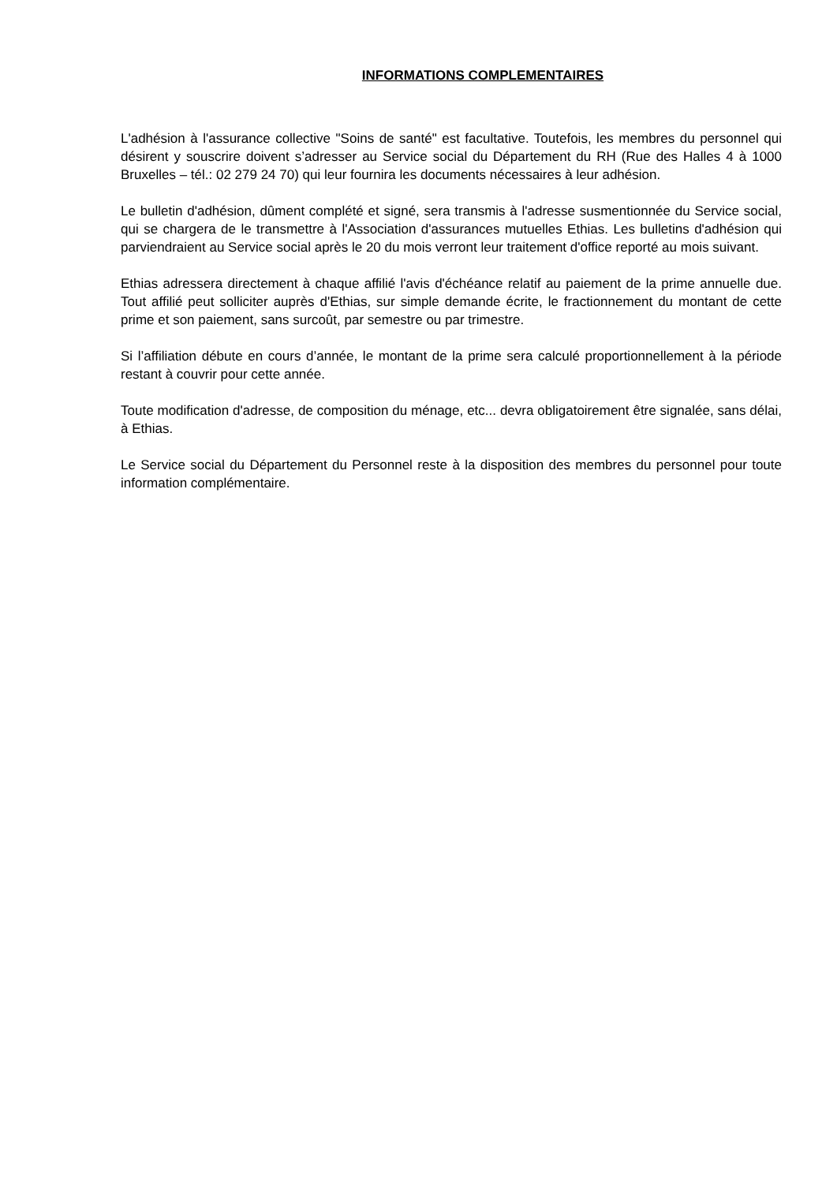INFORMATIONS COMPLEMENTAIRES
L'adhésion à l'assurance collective "Soins de santé" est facultative. Toutefois, les membres du personnel qui désirent y souscrire doivent s’adresser au Service social du Département du RH (Rue des Halles 4 à 1000 Bruxelles – tél.: 02 279 24 70) qui leur fournira les documents nécessaires à leur adhésion.
Le bulletin d'adhésion, dûment complété et signé, sera transmis à l'adresse susmentionnée du Service social, qui se chargera de le transmettre à l'Association d'assurances mutuelles Ethias. Les bulletins d'adhésion qui parviendraient au Service social après le 20 du mois verront leur traitement d'office reporté au mois suivant.
Ethias adressera directement à chaque affilié l'avis d'échéance relatif au paiement de la prime annuelle due. Tout affilié peut solliciter auprès d'Ethias, sur simple demande écrite, le fractionnement du montant de cette prime et son paiement, sans surcoût, par semestre ou par trimestre.
Si l’affiliation débute en cours d’année, le montant de la prime sera calculé proportionnellement à la période restant à couvrir pour cette année.
Toute modification d'adresse, de composition du ménage, etc... devra obligatoirement être signalée, sans délai, à Ethias.
Le Service social du Département du Personnel reste à la disposition des membres du personnel pour toute information complémentaire.